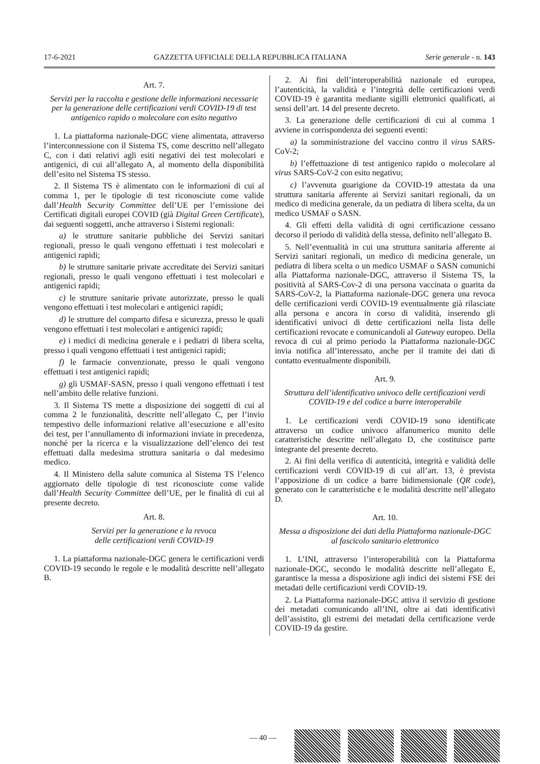17-6-2021 GAZZETTA UFFICIALE DELLA REPUBBLICA ITALIANA Serie generale - n. 143
Art. 7.
Servizi per la raccolta e gestione delle informazioni necessarie per la generazione delle certificazioni verdi COVID-19 di test antigenico rapido o molecolare con esito negativo
1. La piattaforma nazionale-DGC viene alimentata, attraverso l’interconnessione con il Sistema TS, come descritto nell’allegato C, con i dati relativi agli esiti negativi dei test molecolari e antigenici, di cui all’allegato A, al momento della disponibilità dell’esito nel Sistema TS stesso.
2. Il Sistema TS è alimentato con le informazioni di cui al comma 1, per le tipologie di test riconosciute come valide dall’Health Security Committee dell’UE per l’emissione dei Certificati digitali europei COVID (già Digital Green Certificate), dai seguenti soggetti, anche attraverso i Sistemi regionali:
a) le strutture sanitarie pubbliche dei Servizi sanitari regionali, presso le quali vengono effettuati i test molecolari e antigenici rapidi;
b) le strutture sanitarie private accreditate dei Servizi sanitari regionali, presso le quali vengono effettuati i test molecolari e antigenici rapidi;
c) le strutture sanitarie private autorizzate, presso le quali vengono effettuati i test molecolari e antigenici rapidi;
d) le strutture del comparto difesa e sicurezza, presso le quali vengono effettuati i test molecolari e antigenici rapidi;
e) i medici di medicina generale e i pediatri di libera scelta, presso i quali vengono effettuati i test antigenici rapidi;
f) le farmacie convenzionate, presso le quali vengono effettuati i test antigenici rapidi;
g) gli USMAF-SASN, presso i quali vengono effettuati i test nell’ambito delle relative funzioni.
3. Il Sistema TS mette a disposizione dei soggetti di cui al comma 2 le funzionalità, descritte nell’allegato C, per l’invio tempestivo delle informazioni relative all’esecuzione e all’esito dei test, per l’annullamento di informazioni inviate in precedenza, nonché per la ricerca e la visualizzazione dell’elenco dei test effettuati dalla medesima struttura sanitaria o dal medesimo medico.
4. Il Ministero della salute comunica al Sistema TS l’elenco aggiornato delle tipologie di test riconosciute come valide dall’Health Security Committee dell’UE, per le finalità di cui al presente decreto.
Art. 8.
Servizi per la generazione e la revoca
delle certificazioni verdi COVID-19
1. La piattaforma nazionale-DGC genera le certificazioni verdi COVID-19 secondo le regole e le modalità descritte nell’allegato B.
2. Ai fini dell’interoperabilità nazionale ed europea, l’autenticità, la validità e l’integrità delle certificazioni verdi COVID-19 è garantita mediante sigilli elettronici qualificati, ai sensi dell’art. 14 del presente decreto.
3. La generazione delle certificazioni di cui al comma 1 avviene in corrispondenza dei seguenti eventi:
a) la somministrazione del vaccino contro il virus SARS-CoV-2;
b) l’effettuazione di test antigenico rapido o molecolare al virus SARS-CoV-2 con esito negativo;
c) l’avvenuta guarigione da COVID-19 attestata da una struttura sanitaria afferente ai Servizi sanitari regionali, da un medico di medicina generale, da un pediatra di libera scelta, da un medico USMAF o SASN.
4. Gli effetti della validità di ogni certificazione cessano decorso il periodo di validità della stessa, definito nell’allegato B.
5. Nell’eventualità in cui una struttura sanitaria afferente ai Servizi sanitari regionali, un medico di medicina generale, un pediatra di libera scelta o un medico USMAF o SASN comunichi alla Piattaforma nazionale-DGC, attraverso il Sistema TS, la positività al SARS-Cov-2 di una persona vaccinata o guarita da SARS-CoV-2, la Piattaforma nazionale-DGC genera una revoca delle certificazioni verdi COVID-19 eventualmente già rilasciate alla persona e ancora in corso di validità, inserendo gli identificativi univoci di dette certificazioni nella lista delle certificazioni revocate e comunicandoli al Gateway europeo. Della revoca di cui al primo periodo la Piattaforma nazionale-DGC invia notifica all’interessato, anche per il tramite dei dati di contatto eventualmente disponibili.
Art. 9.
Struttura dell’identificativo univoco delle certificazioni verdi COVID-19 e del codice a barre interoperabile
1. Le certificazioni verdi COVID-19 sono identificate attraverso un codice univoco alfanumerico munito delle caratteristiche descritte nell’allegato D, che costituisce parte integrante del presente decreto.
2. Ai fini della verifica di autenticità, integrità e validità delle certificazioni verdi COVID-19 di cui all’art. 13, è prevista l’apposizione di un codice a barre bidimensionale (QR code), generato con le caratteristiche e le modalità descritte nell’allegato D.
Art. 10.
Messa a disposizione dei dati della Piattaforma nazionale-DGC al fascicolo sanitario elettronico
1. L’INI, attraverso l’interoperabilità con la Piattaforma nazionale-DGC, secondo le modalità descritte nell’allegato E, garantisce la messa a disposizione agli indici dei sistemi FSE dei metadati delle certificazioni verdi COVID-19.
2. La Piattaforma nazionale-DGC attiva il servizio di gestione dei metadati comunicando all’INI, oltre ai dati identificativi dell’assistito, gli estremi dei metadati della certificazione verde COVID-19 da gestire.
— 40 —